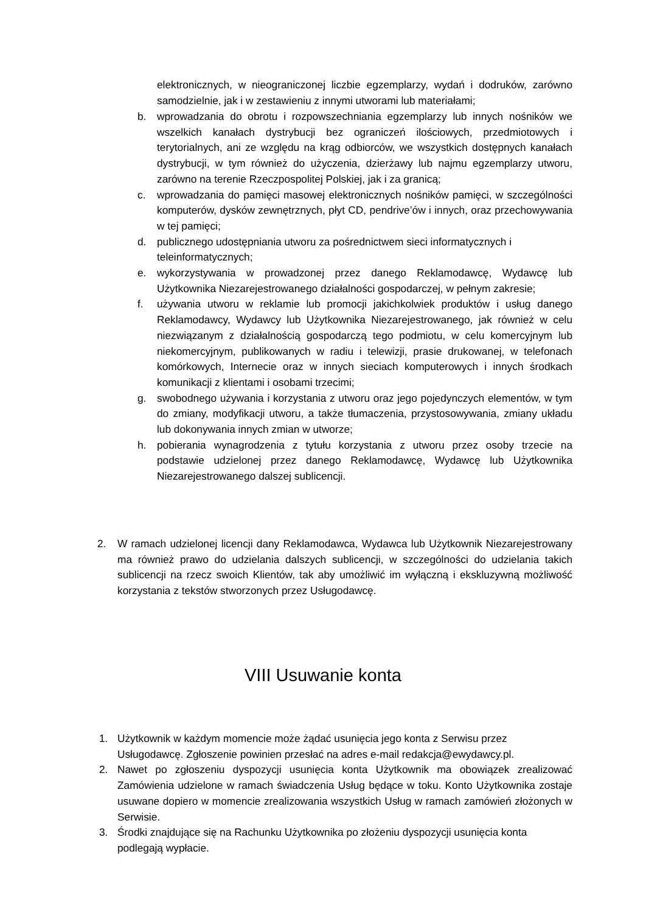elektronicznych, w nieograniczonej liczbie egzemplarzy, wydań i dodruków, zarówno samodzielnie, jak i w zestawieniu z innymi utworami lub materiałami;
b. wprowadzania do obrotu i rozpowszechniania egzemplarzy lub innych nośników we wszelkich kanałach dystrybucji bez ograniczeń ilościowych, przedmiotowych i terytorialnych, ani ze względu na krąg odbiorców, we wszystkich dostępnych kanałach dystrybucji, w tym również do użyczenia, dzierżawy lub najmu egzemplarzy utworu, zarówno na terenie Rzeczpospolitej Polskiej, jak i za granicą;
c. wprowadzania do pamięci masowej elektronicznych nośników pamięci, w szczególności komputerów, dysków zewnętrznych, płyt CD, pendrive’ów i innych, oraz przechowywania w tej pamięci;
d. publicznego udostępniania utworu za pośrednictwem sieci informatycznych i teleinformatycznych;
e. wykorzystywania w prowadzonej przez danego Reklamodawcę, Wydawcę lub Użytkownika Niezarejestrowanego działalności gospodarczej, w pełnym zakresie;
f. używania utworu w reklamie lub promocji jakichkolwiek produktów i usług danego Reklamodawcy, Wydawcy lub Użytkownika Niezarejestrowanego, jak również w celu niezwiązanym z działalnością gospodarczą tego podmiotu, w celu komercyjnym lub niekomercyjnym, publikowanych w radiu i telewizji, prasie drukowanej, w telefonach komórkowych, Internecie oraz w innych sieciach komputerowych i innych środkach komunikacji z klientami i osobami trzecimi;
g. swobodnego używania i korzystania z utworu oraz jego pojedynczych elementów, w tym do zmiany, modyfikacji utworu, a także tłumaczenia, przystosowywania, zmiany układu lub dokonywania innych zmian w utworze;
h. pobierania wynagrodzenia z tytułu korzystania z utworu przez osoby trzecie na podstawie udzielonej przez danego Reklamodawcę, Wydawcę lub Użytkownika Niezarejestrowanego dalszej sublicencji.
2. W ramach udzielonej licencji dany Reklamodawca, Wydawca lub Użytkownik Niezarejestrowany ma również prawo do udzielania dalszych sublicencji, w szczególności do udzielania takich sublicencji na rzecz swoich Klientów, tak aby umożliwić im wyłączną i ekskluzywną możliwość korzystania z tekstów stworzonych przez Usługodawcę.
VIII Usuwanie konta
1. Użytkownik w każdym momencie może żądać usunięcia jego konta z Serwisu przez Usługodawcę. Zgłoszenie powinien przesłać na adres e-mail redakcja@ewydawcy.pl.
2. Nawet po zgłoszeniu dyspozycji usunięcia konta Użytkownik ma obowiązek zrealizować Zamówienia udzielone w ramach świadczenia Usług będące w toku. Konto Użytkownika zostaje usuwane dopiero w momencie zrealizowania wszystkich Usług w ramach zamówień złożonych w Serwisie.
3. Środki znajdujące się na Rachunku Użytkownika po złożeniu dyspozycji usunięcia konta podlegają wypłacie.